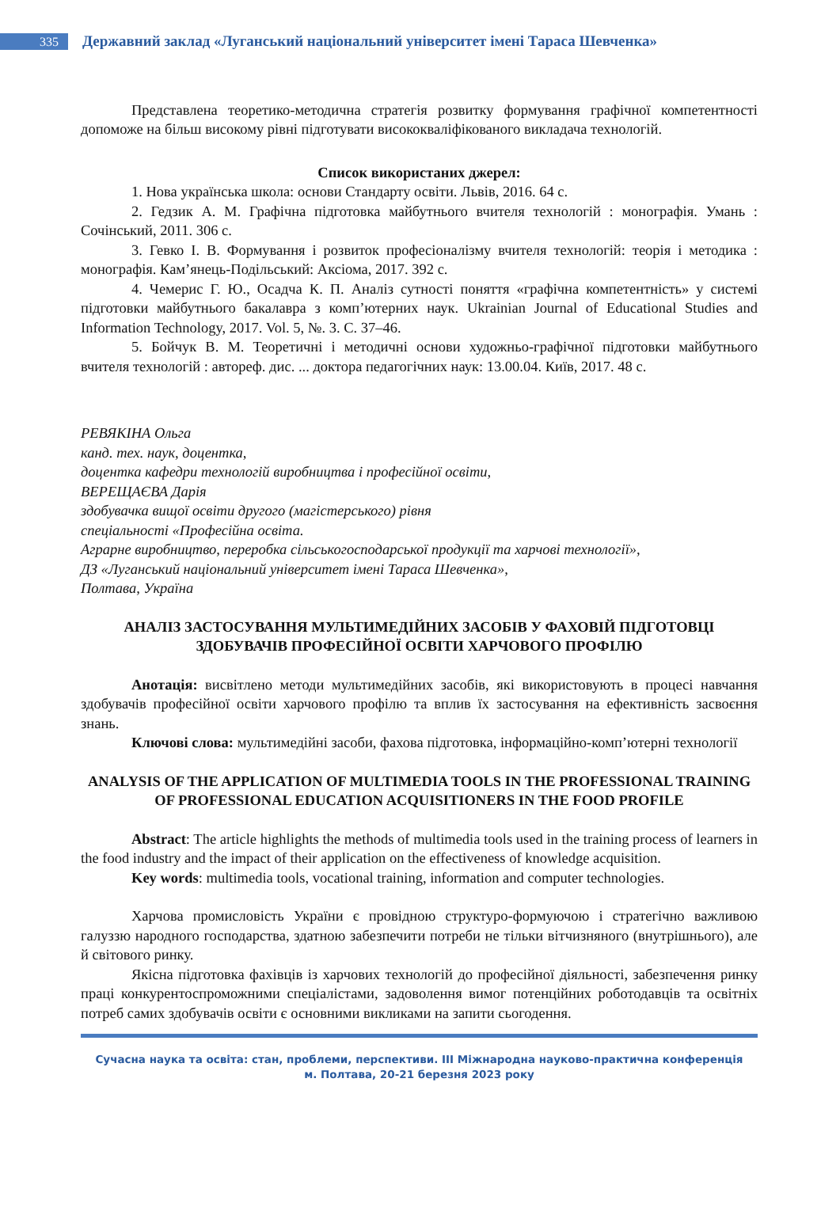335
Державний заклад «Луганський національний університет імені Тараса Шевченка»
Представлена теоретико-методична стратегія розвитку формування графічної компетентності допоможе на більш високому рівні підготувати висококваліфікованого викладача технологій.
Список використаних джерел:
1. Нова українська школа: основи Стандарту освіти. Львів, 2016. 64 с.
2. Гедзик А. М. Графічна підготовка майбутнього вчителя технологій : монографія. Умань : Сочінський, 2011. 306 с.
3. Гевко І. В. Формування і розвиток професіоналізму вчителя технологій: теорія і методика : монографія. Кам’янець-Подільський: Аксіома, 2017. 392 с.
4. Чемерис Г. Ю., Осадча К. П. Аналіз сутності поняття «графічна компетентність» у системі підготовки майбутнього бакалавра з комп’ютерних наук. Ukrainian Journal of Educational Studies and Information Technology, 2017. Vol. 5, №. 3. С. 37–46.
5. Бойчук В. М. Теоретичні і методичні основи художньо-графічної підготовки майбутнього вчителя технологій : автореф. дис. ... доктора педагогічних наук: 13.00.04. Київ, 2017. 48 с.
РЕВЯКІНА Ольга
канд. тех. наук, доцентка,
доцентка кафедри технологій виробництва і професійної освіти,
ВЕРЕЩАЄВА Дарія
здобувачка вищої освіти другого (магістерського) рівня
спеціальності «Професійна освіта.
Аграрне виробництво, переробка сільськогосподарської продукції та харчові технології»,
ДЗ «Луганський національний університет імені Тараса Шевченка»,
Полтава, Україна
АНАЛІЗ ЗАСТОСУВАННЯ МУЛЬТИМЕДІЙНИХ ЗАСОБІВ У ФАХОВІЙ ПІДГОТОВЦІ ЗДОБУВАЧІВ ПРОФЕСІЙНОЇ ОСВІТИ ХАРЧОВОГО ПРОФІЛЮ
Анотація: висвітлено методи мультимедійних засобів, які використовують в процесі навчання здобувачів професійної освіти харчового профілю та вплив їх застосування на ефективність засвоєння знань.
Ключові слова: мультимедійні засоби, фахова підготовка, інформаційно-комп’ютерні технології
ANALYSIS OF THE APPLICATION OF MULTIMEDIA TOOLS IN THE PROFESSIONAL TRAINING OF PROFESSIONAL EDUCATION ACQUISITIONERS IN THE FOOD PROFILE
Abstract: The article highlights the methods of multimedia tools used in the training process of learners in the food industry and the impact of their application on the effectiveness of knowledge acquisition.
Key words: multimedia tools, vocational training, information and computer technologies.
Харчова промисловість України є провідною структуро-формуючою і стратегічно важливою галуззю народного господарства, здатною забезпечити потреби не тільки вітчизняного (внутрішнього), але й світового ринку.
Якісна підготовка фахівців із харчових технологій до професійної діяльності, забезпечення ринку праці конкурентоспроможними спеціалістами, задоволення вимог потенційних роботодавців та освітніх потреб самих здобувачів освіти є основними викликами на запити сьогодення.
Сучасна наука та освіта: стан, проблеми, перспективи. III Міжнародна науково-практична конференція
м. Полтава, 20-21 березня 2023 року